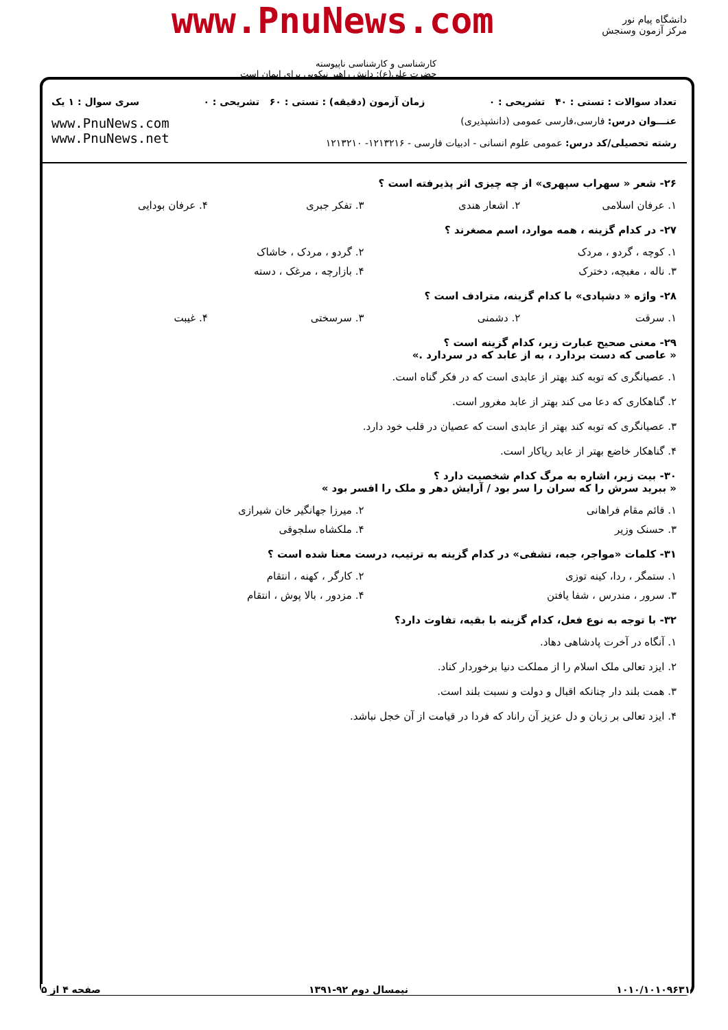دانشگاه پیام نور
مرکز آزمون وسنجش
www.PnuNews.com
کارشناسی و کارشناسی ناپیوسته
حضرت علی(ع): دانش راهبر نیکویی برای ایمان است
تعداد سوالات : تستی : ۴۰ تشریحی : ۰ زمان آزمون (دقیقه) : تستی : ۶۰ تشریحی : ۰ سری سوال : ۱ یک
عنـــوان درس: فارسی،فارسی عمومی (دانشپذیری)
رشته تحصیلی/کد درس: عمومی علوم انسانی - ادبیات فارسی - ۱۲۱۳۲۱۶- ۱۲۱۳۲۱۰
www.PnuNews.com
www.PnuNews.net
۲۶- شعر « سهراب سپهری» از چه چیزی اثر پذیرفته است ؟
۱. عرفان اسلامی ۲. اشعار هندی ۳. تفکر جبری ۴. عرفان بودایی
۲۷- در کدام گزینه ، همه موارد، اسم مصغرند ؟
۱. کوچه ، گردو ، مردک ۲. گردو ، مردک ، خاشاک
۳. ناله ، مغبچه، دخترک ۴. بازارچه ، مرغک ، دسته
۲۸- واژه « دشپادی» با کدام گزینه، مترادف است ؟
۱. سرقت ۲. دشمنی ۳. سرسختی ۴. غیبت
۲۹- معنی صحیح عبارت زیر، کدام گزینه است ؟
« عاصی که دست بردارد ، به از عابد که در سردارد .»
۱. عصیانگری که توبه کند بهتر از عابدی است که در فکر گناه است.
۲. گناهکاری که دعا می کند بهتر از عابد مغرور است.
۳. عصیانگری که توبه کند بهتر از عابدی است که عصیان در قلب خود دارد.
۴. گناهکار خاضع بهتر از عابد ریاکار است.
۳۰- بیت زیر، اشاره به مرگ کدام شخصیت دارد ؟
« ببرید سرش را که سران را سر بود / آرایش دهر و ملک را افسر بود »
۱. قائم مقام فراهانی ۲. میرزا جهانگیر خان شیرازی
۳. حسنک وزیر ۴. ملکشاه سلجوقی
۳۱- کلمات «مواجر، جبه، تشفی» در کدام گزینه به ترتیب، درست معنا شده است ؟
۱. ستمگر ، ردا، کینه توزی ۲. کارگر ، کهنه ، انتقام
۳. سرور ، مندرس ، شفا یافتن ۴. مزدور ، بالا پوش ، انتقام
۳۲- با توجه به نوع فعل، کدام گزینه با بقیه، تفاوت دارد؟
۱. آنگاه در آخرت پادشاهی دهاد.
۲. ایزد تعالی ملک اسلام را از مملکت دنیا برخوردار کناد.
۳. همت بلند دار چنانکه اقبال و دولت و نسبت بلند است.
۴. ایزد تعالی بر زبان و دل عزیز آن راناد که فردا در قیامت از آن خجل نباشد.
۱۰۱۰/۱۰۱۰۹۶۳۱ نیمسال دوم ۹۲-۱۳۹۱ صفحه ۴ از ۵